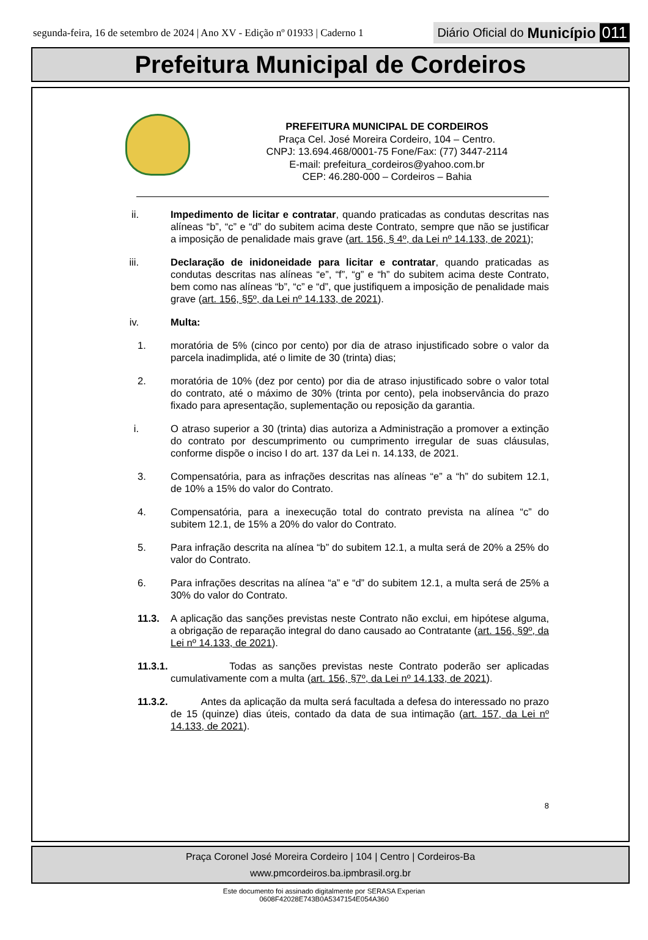segunda-feira, 16 de setembro de 2024 | Ano XV - Edição nº 01933 | Caderno 1
Diário Oficial do Município 011
Prefeitura Municipal de Cordeiros
PREFEITURA MUNICIPAL DE CORDEIROS
Praça Cel. José Moreira Cordeiro, 104 – Centro.
CNPJ: 13.694.468/0001-75 Fone/Fax: (77) 3447-2114
E-mail: prefeitura_cordeiros@yahoo.com.br
CEP: 46.280-000 – Cordeiros – Bahia
ii. Impedimento de licitar e contratar, quando praticadas as condutas descritas nas alíneas “b”, “c” e “d” do subitem acima deste Contrato, sempre que não se justificar a imposição de penalidade mais grave (art. 156, § 4º, da Lei nº 14.133, de 2021);
iii. Declaração de inidoneidade para licitar e contratar, quando praticadas as condutas descritas nas alíneas “e”, “f”, “g” e “h” do subitem acima deste Contrato, bem como nas alíneas “b”, “c” e “d”, que justifiquem a imposição de penalidade mais grave (art. 156, §5º, da Lei nº 14.133, de 2021).
iv. Multa:
1. moratória de 5% (cinco por cento) por dia de atraso injustificado sobre o valor da parcela inadimplida, até o limite de 30 (trinta) dias;
2. moratória de 10% (dez por cento) por dia de atraso injustificado sobre o valor total do contrato, até o máximo de 30% (trinta por cento), pela inobservância do prazo fixado para apresentação, suplementação ou reposição da garantia.
i. O atraso superior a 30 (trinta) dias autoriza a Administração a promover a extinção do contrato por descumprimento ou cumprimento irregular de suas cláusulas, conforme dispõe o inciso I do art. 137 da Lei n. 14.133, de 2021.
3. Compensatória, para as infrações descritas nas alíneas “e” a “h” do subitem 12.1, de 10% a 15% do valor do Contrato.
4. Compensatória, para a inexecução total do contrato prevista na alínea “c” do subitem 12.1, de 15% a 20% do valor do Contrato.
5. Para infração descrita na alínea “b” do subitem 12.1, a multa será de 20% a 25% do valor do Contrato.
6. Para infrações descritas na alínea “a” e “d” do subitem 12.1, a multa será de 25% a 30% do valor do Contrato.
11.3. A aplicação das sanções previstas neste Contrato não exclui, em hipótese alguma, a obrigação de reparação integral do dano causado ao Contratante (art. 156, §9º, da Lei nº 14.133, de 2021).
11.3.1. Todas as sanções previstas neste Contrato poderão ser aplicadas cumulativamente com a multa (art. 156, §7º, da Lei nº 14.133, de 2021).
11.3.2. Antes da aplicação da multa será facultada a defesa do interessado no prazo de 15 (quinze) dias úteis, contado da data de sua intimação (art. 157, da Lei nº 14.133, de 2021).
8
Praça Coronel José Moreira Cordeiro | 104 | Centro | Cordeiros-Ba
www.pmcordeiros.ba.ipmbrasil.org.br
Este documento foi assinado digitalmente por SERASA Experian
0608F42028E743B0A5347154E054A360